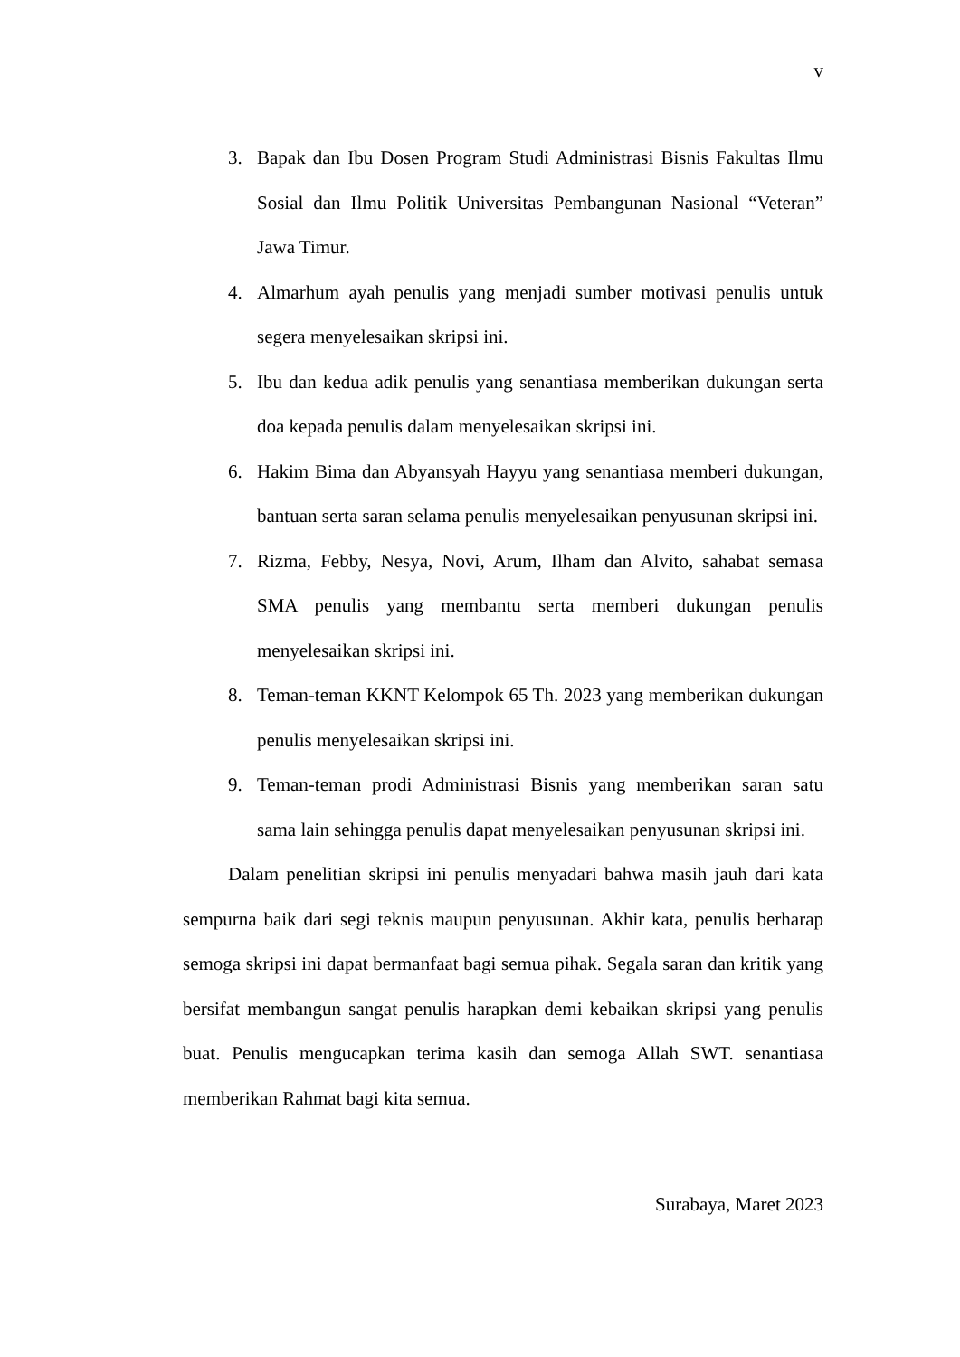v
3. Bapak dan Ibu Dosen Program Studi Administrasi Bisnis Fakultas Ilmu Sosial dan Ilmu Politik Universitas Pembangunan Nasional “Veteran” Jawa Timur.
4. Almarhum ayah penulis yang menjadi sumber motivasi penulis untuk segera menyelesaikan skripsi ini.
5. Ibu dan kedua adik penulis yang senantiasa memberikan dukungan serta doa kepada penulis dalam menyelesaikan skripsi ini.
6. Hakim Bima dan Abyansyah Hayyu yang senantiasa memberi dukungan, bantuan serta saran selama penulis menyelesaikan penyusunan skripsi ini.
7. Rizma, Febby, Nesya, Novi, Arum, Ilham dan Alvito, sahabat semasa SMA penulis yang membantu serta memberi dukungan penulis menyelesaikan skripsi ini.
8. Teman-teman KKNT Kelompok 65 Th. 2023 yang memberikan dukungan penulis menyelesaikan skripsi ini.
9. Teman-teman prodi Administrasi Bisnis yang memberikan saran satu sama lain sehingga penulis dapat menyelesaikan penyusunan skripsi ini.
Dalam penelitian skripsi ini penulis menyadari bahwa masih jauh dari kata sempurna baik dari segi teknis maupun penyusunan. Akhir kata, penulis berharap semoga skripsi ini dapat bermanfaat bagi semua pihak. Segala saran dan kritik yang bersifat membangun sangat penulis harapkan demi kebaikan skripsi yang penulis buat. Penulis mengucapkan terima kasih dan semoga Allah SWT. senantiasa memberikan Rahmat bagi kita semua.
Surabaya, Maret 2023